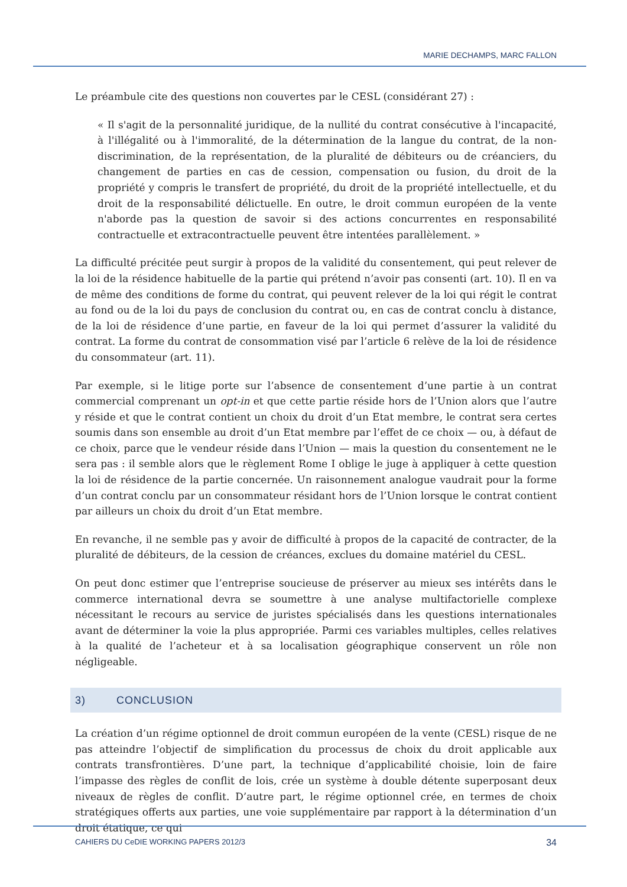MARIE DECHAMPS, MARC FALLON
Le préambule cite des questions non couvertes par le CESL (considérant 27) :
« Il s'agit de la personnalité juridique, de la nullité du contrat consécutive à l'incapacité, à l'illégalité ou à l'immoralité, de la détermination de la langue du contrat, de la non-discrimination, de la représentation, de la pluralité de débiteurs ou de créanciers, du changement de parties en cas de cession, compensation ou fusion, du droit de la propriété y compris le transfert de propriété, du droit de la propriété intellectuelle, et du droit de la responsabilité délictuelle. En outre, le droit commun européen de la vente n'aborde pas la question de savoir si des actions concurrentes en responsabilité contractuelle et extracontractuelle peuvent être intentées parallèlement. »
La difficulté précitée peut surgir à propos de la validité du consentement, qui peut relever de la loi de la résidence habituelle de la partie qui prétend n’avoir pas consenti (art. 10). Il en va de même des conditions de forme du contrat, qui peuvent relever de la loi qui régit le contrat au fond ou de la loi du pays de conclusion du contrat ou, en cas de contrat conclu à distance, de la loi de résidence d’une partie, en faveur de la loi qui permet d’assurer la validité du contrat. La forme du contrat de consommation visé par l’article 6 relève de la loi de résidence du consommateur (art. 11).
Par exemple, si le litige porte sur l’absence de consentement d’une partie à un contrat commercial comprenant un opt-in et que cette partie réside hors de l’Union alors que l’autre y réside et que le contrat contient un choix du droit d’un Etat membre, le contrat sera certes soumis dans son ensemble au droit d’un Etat membre par l’effet de ce choix — ou, à défaut de ce choix, parce que le vendeur réside dans l’Union — mais la question du consentement ne le sera pas : il semble alors que le règlement Rome I oblige le juge à appliquer à cette question la loi de résidence de la partie concernée. Un raisonnement analogue vaudrait pour la forme d’un contrat conclu par un consommateur résidant hors de l’Union lorsque le contrat contient par ailleurs un choix du droit d’un Etat membre.
En revanche, il ne semble pas y avoir de difficulté à propos de la capacité de contracter, de la pluralité de débiteurs, de la cession de créances, exclues du domaine matériel du CESL.
On peut donc estimer que l’entreprise soucieuse de préserver au mieux ses intérêts dans le commerce international devra se soumettre à une analyse multifactorielle complexe nécessitant le recours au service de juristes spécialisés dans les questions internationales avant de déterminer la voie la plus appropriée. Parmi ces variables multiples, celles relatives à la qualité de l’acheteur et à sa localisation géographique conservent un rôle non négligeable.
3) CONCLUSION
La création d’un régime optionnel de droit commun européen de la vente (CESL) risque de ne pas atteindre l’objectif de simplification du processus de choix du droit applicable aux contrats transfrontières. D’une part, la technique d’applicabilité choisie, loin de faire l’impasse des règles de conflit de lois, crée un système à double détente superposant deux niveaux de règles de conflit. D’autre part, le régime optionnel crée, en termes de choix stratégiques offerts aux parties, une voie supplémentaire par rapport à la détermination d’un droit étatique, ce qui
CAHIERS DU CeDIE WORKING PAPERS 2012/3 34